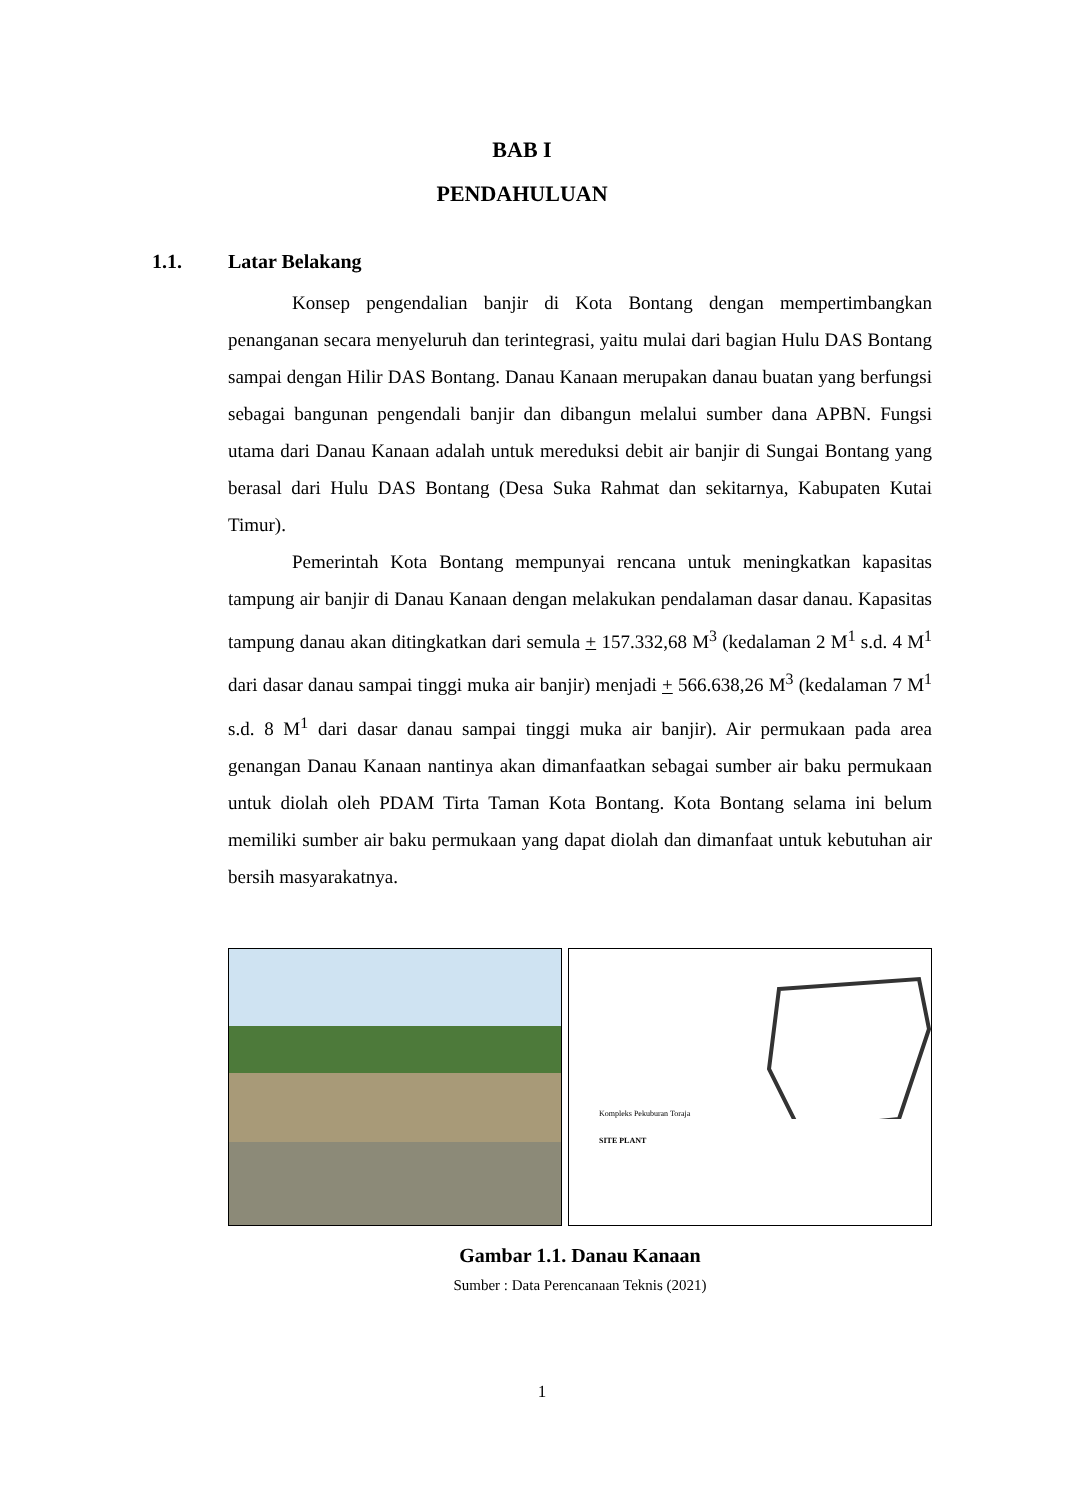BAB I
PENDAHULUAN
1.1. Latar Belakang
Konsep pengendalian banjir di Kota Bontang dengan mempertimbangkan penanganan secara menyeluruh dan terintegrasi, yaitu mulai dari bagian Hulu DAS Bontang sampai dengan Hilir DAS Bontang. Danau Kanaan merupakan danau buatan yang berfungsi sebagai bangunan pengendali banjir dan dibangun melalui sumber dana APBN. Fungsi utama dari Danau Kanaan adalah untuk mereduksi debit air banjir di Sungai Bontang yang berasal dari Hulu DAS Bontang (Desa Suka Rahmat dan sekitarnya, Kabupaten Kutai Timur).
Pemerintah Kota Bontang mempunyai rencana untuk meningkatkan kapasitas tampung air banjir di Danau Kanaan dengan melakukan pendalaman dasar danau. Kapasitas tampung danau akan ditingkatkan dari semula + 157.332,68 M<sup>3</sup> (kedalaman 2 M<sup>1</sup> s.d. 4 M<sup>1</sup> dari dasar danau sampai tinggi muka air banjir) menjadi + 566.638,26 M<sup>3</sup> (kedalaman 7 M<sup>1</sup> s.d. 8 M<sup>1</sup> dari dasar danau sampai tinggi muka air banjir). Air permukaan pada area genangan Danau Kanaan nantinya akan dimanfaatkan sebagai sumber air baku permukaan untuk diolah oleh PDAM Tirta Taman Kota Bontang. Kota Bontang selama ini belum memiliki sumber air baku permukaan yang dapat diolah dan dimanfaat untuk kebutuhan air bersih masyarakatnya.
Kompleks Pekuburan Toraja
SITE PLANT
Gambar 1.1. Danau Kanaan
Sumber : Data Perencanaan Teknis (2021)
1